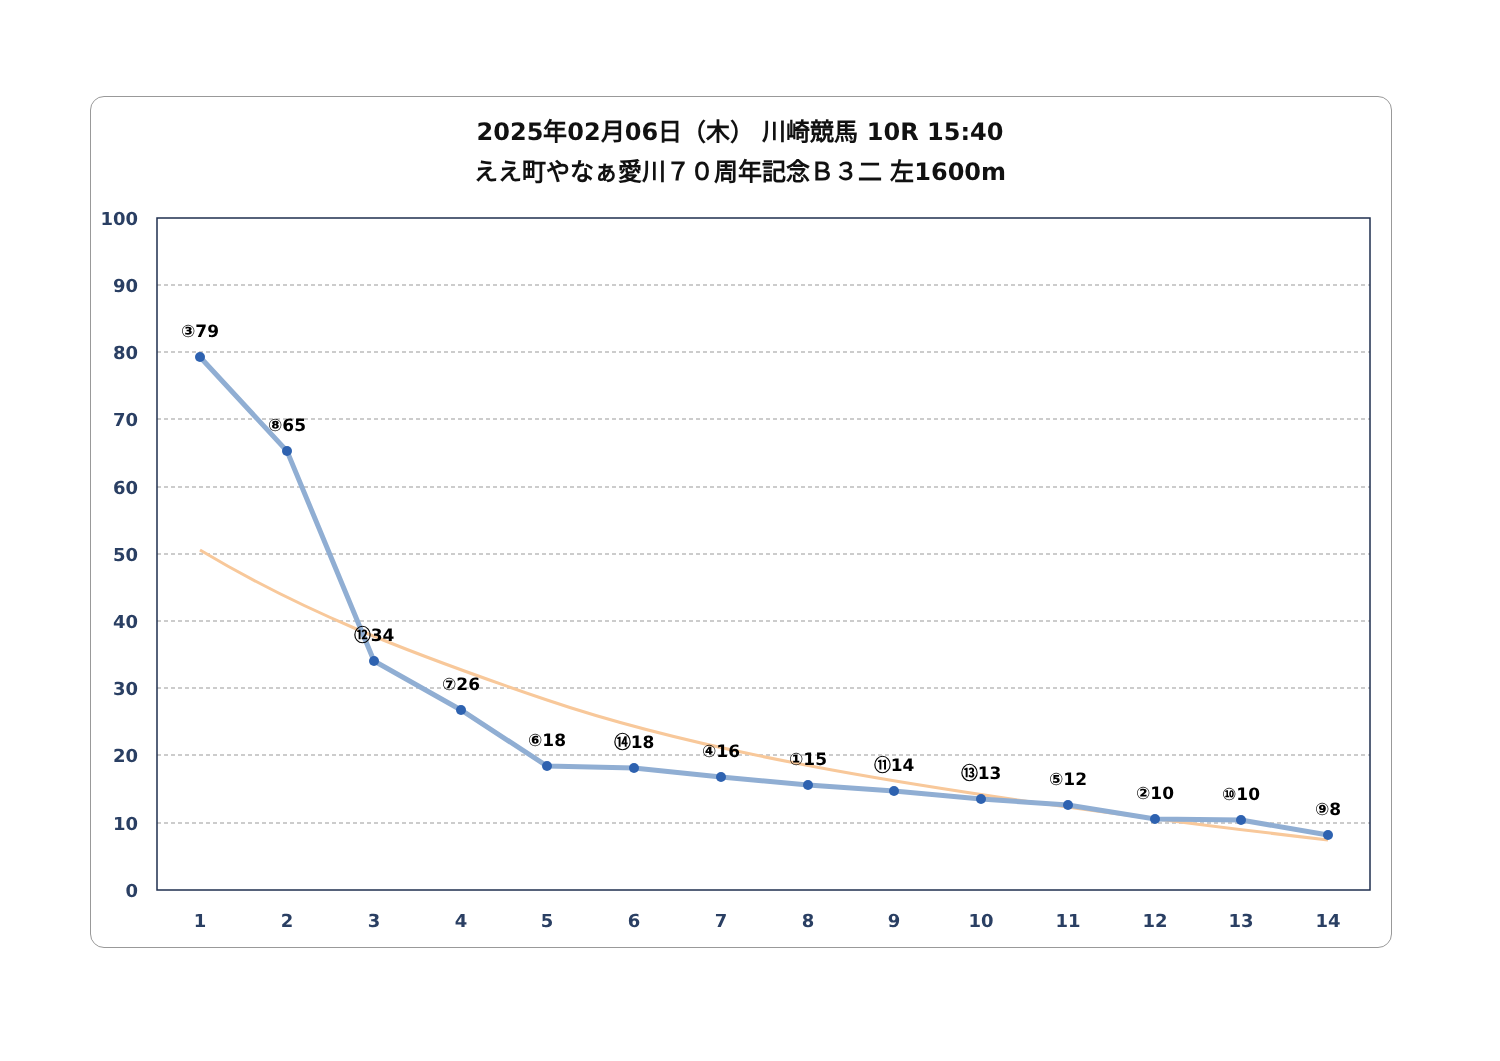2025年02月06日（木） 川崎競馬 10R 15:40
ええ町やなぁ愛川７０周年記念Ｂ３二 左1600m
100
90
80
70
60
50
40
30
20
10
0
1
2
3
4
5
6
7
8
9
10
11
12
13
14
③79
⑧65
⑫34
⑦26
⑥18
⑭18
④16
①15
⑪14
⑬13
⑤12
②10
⑩10
⑨8